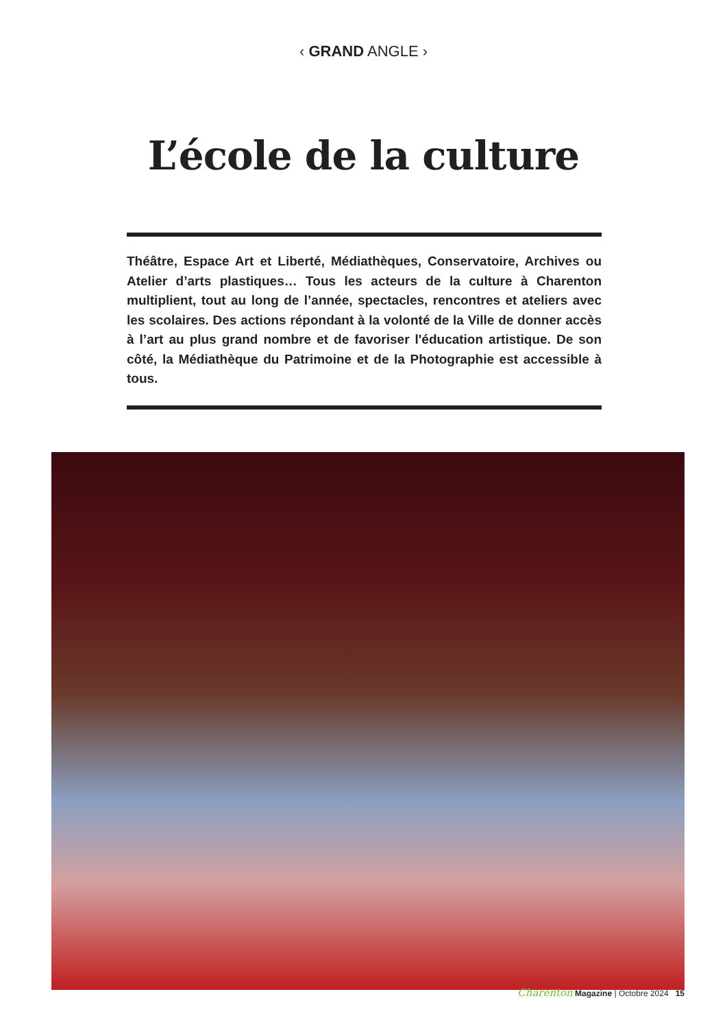‹ GRAND ANGLE ›
L’école de la culture
Théâtre, Espace Art et Liberté, Médiathèques, Conservatoire, Archives ou Atelier d’arts plastiques… Tous les acteurs de la culture à Charenton multiplient, tout au long de l’année, spectacles, rencontres et ateliers avec les scolaires. Des actions répondant à la volonté de la Ville de donner accès à l’art au plus grand nombre et de favoriser l'éducation artistique. De son côté, la Médiathèque du Patrimoine et de la Photographie est accessible à tous.
Charenton Magazine | Octobre 2024 15